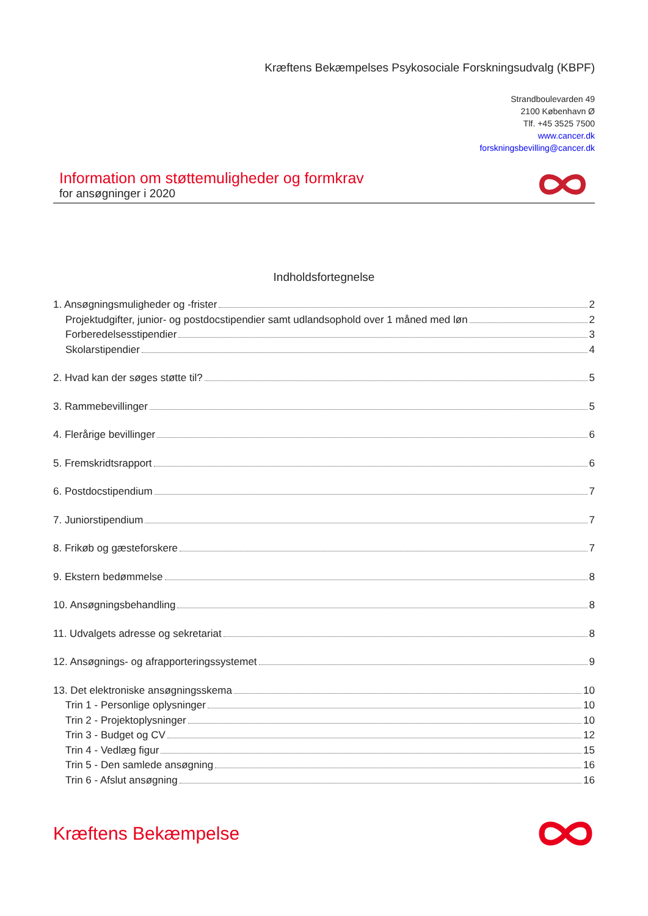Kræftens Bekæmpelses Psykosociale Forskningsudvalg (KBPF)
Strandboulevarden 49
2100 København Ø
Tlf. +45 3525 7500
www.cancer.dk
forskningsbevilling@cancer.dk
Information om støttemuligheder og formkrav
for ansøgninger i 2020
Indholdsfortegnelse
1. Ansøgningsmuligheder og -frister 2
Projektudgifter, junior- og postdocstipendier samt udlandsophold over 1 måned med løn 2
Forberedelsesstipendier 3
Skolarstipendier 4
2. Hvad kan der søges støtte til? 5
3. Rammebevillinger 5
4. Flerårige bevillinger 6
5. Fremskridtsrapport 6
6. Postdocstipendium 7
7. Juniorstipendium 7
8. Frikøb og gæsteforskere 7
9. Ekstern bedømmelse 8
10. Ansøgningsbehandling 8
11. Udvalgets adresse og sekretariat 8
12. Ansøgnings- og afrapporteringssystemet 9
13. Det elektroniske ansøgningsskema 10
Trin 1 - Personlige oplysninger 10
Trin 2 - Projektoplysninger 10
Trin 3 - Budget og CV 12
Trin 4 - Vedlæg figur 15
Trin 5 - Den samlede ansøgning 16
Trin 6 - Afslut ansøgning 16
Kræftens Bekæmpelse